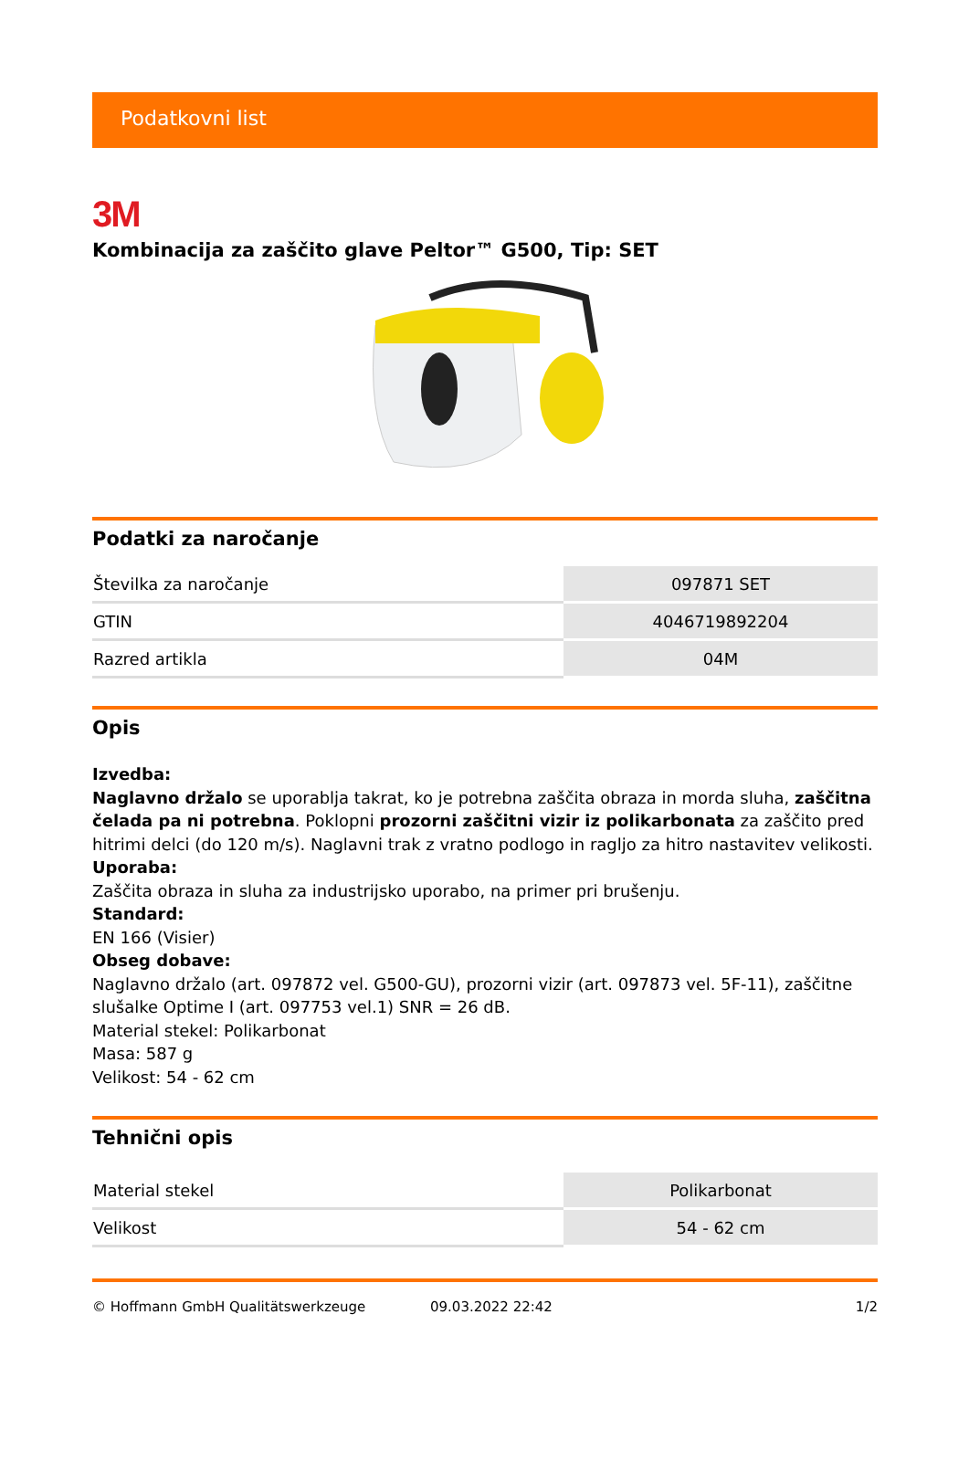Podatkovni list
3M
Kombinacija za zaščito glave Peltor™ G500, Tip: SET
Podatki za naročanje
| Številka za naročanje | 097871 SET |
| GTIN | 4046719892204 |
| Razred artikla | 04M |
Opis
Izvedba:
Naglavno držalo se uporablja takrat, ko je potrebna zaščita obraza in morda sluha, zaščitna čelada pa ni potrebna. Poklopni prozorni zaščitni vizir iz polikarbonata za zaščito pred hitrimi delci (do 120 m/s). Naglavni trak z vratno podlogo in ragljo za hitro nastavitev velikosti.
Uporaba:
Zaščita obraza in sluha za industrijsko uporabo, na primer pri brušenju.
Standard:
EN 166 (Visier)
Obseg dobave:
Naglavno držalo (art. 097872 vel. G500-GU), prozorni vizir (art. 097873 vel. 5F-11), zaščitne slušalke Optime I (art. 097753 vel.1) SNR = 26 dB.
Material stekel: Polikarbonat
Masa: 587 g
Velikost: 54 - 62 cm
Tehnični opis
| Material stekel | Polikarbonat |
| Velikost | 54 - 62 cm |
© Hoffmann GmbH Qualitätswerkzeuge 09.03.2022 22:42 1/2